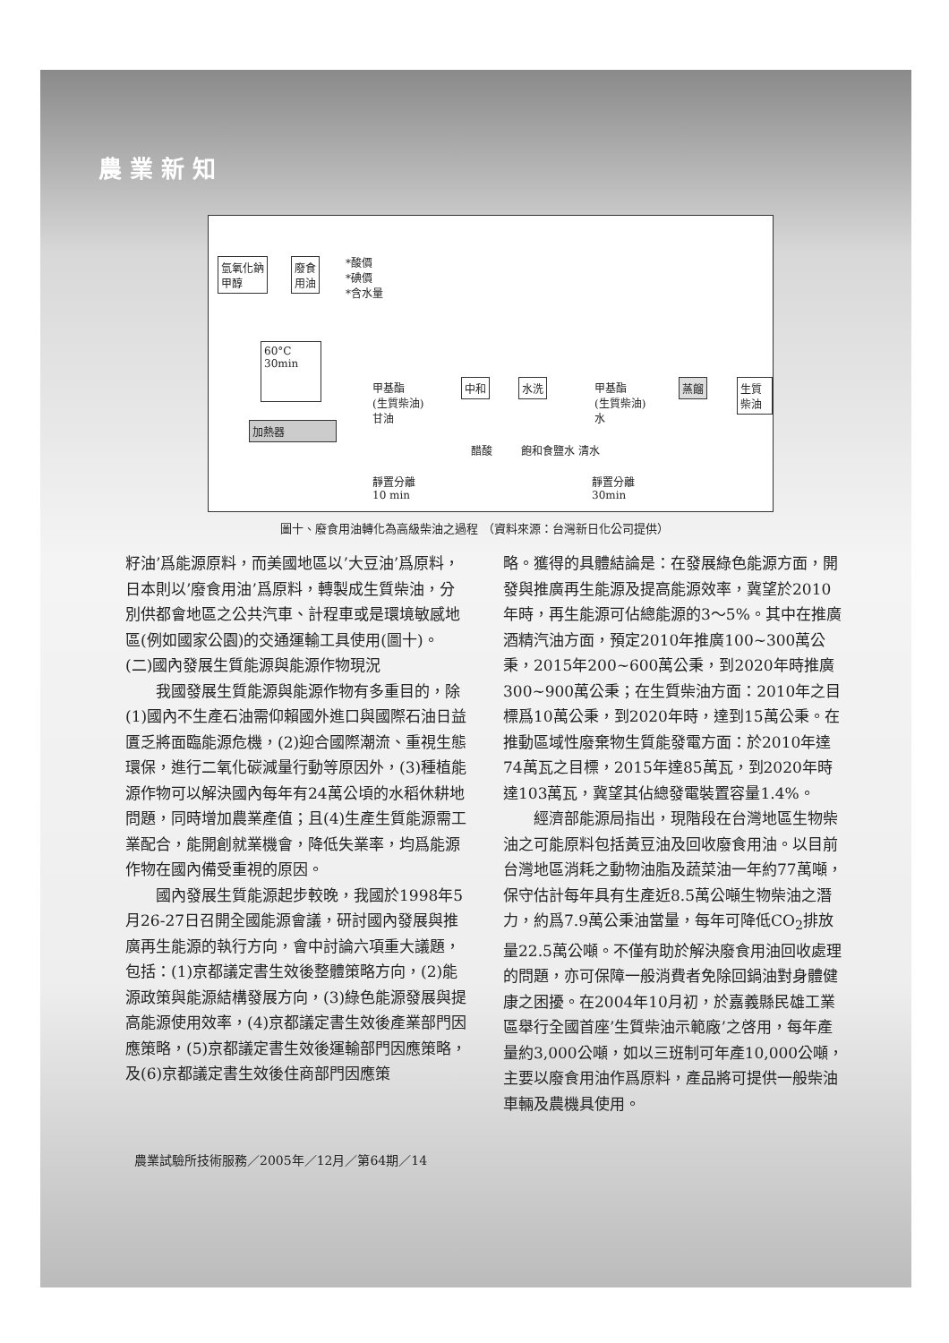農 業 新 知
氫氧化鈉
甲醇
廢食
用油
*酸價
*碘價
*含水量
60°C
30min
加熱器
甲基酯
(生質柴油)
甘油
靜置分離
10 min
中和
醋酸
水洗
飽和食鹽水 清水
甲基酯
(生質柴油)
水
靜置分離
30min
蒸餾 生質柴油
圖十、廢食用油轉化為高級柴油之過程 （資料來源：台灣新日化公司提供）
籽油’爲能源原料，而美國地區以’大豆油’爲原料，日本則以’廢食用油’爲原料，轉製成生質柴油，分別供都會地區之公共汽車、計程車或是環境敏感地區(例如國家公園)的交通運輸工具使用(圖十)。
(二)國內發展生質能源與能源作物現況
我國發展生質能源與能源作物有多重目的，除(1)國內不生產石油需仰賴國外進口與國際石油日益匱乏將面臨能源危機，(2)迎合國際潮流、重視生態環保，進行二氧化碳減量行動等原因外，(3)種植能源作物可以解決國內每年有24萬公頃的水稻休耕地問題，同時增加農業產值；且(4)生產生質能源需工業配合，能開創就業機會，降低失業率，均爲能源作物在國內備受重視的原因。
國內發展生質能源起步較晚，我國於1998年5月26-27日召開全國能源會議，研討國內發展與推廣再生能源的執行方向，會中討論六項重大議題，包括：(1)京都議定書生效後整體策略方向，(2)能源政策與能源結構發展方向，(3)綠色能源發展與提高能源使用效率，(4)京都議定書生效後產業部門因應策略，(5)京都議定書生效後運輸部門因應策略，及(6)京都議定書生效後住商部門因應策
略。獲得的具體結論是：在發展綠色能源方面，開發與推廣再生能源及提高能源效率，冀望於2010年時，再生能源可佔總能源的3～5%。其中在推廣酒精汽油方面，預定2010年推廣100~300萬公秉，2015年200~600萬公秉，到2020年時推廣300~900萬公秉；在生質柴油方面：2010年之目標爲10萬公秉，到2020年時，達到15萬公秉。在推動區域性廢棄物生質能發電方面：於2010年達74萬瓦之目標，2015年達85萬瓦，到2020年時達103萬瓦，冀望其佔總發電裝置容量1.4%。
經濟部能源局指出，現階段在台灣地區生物柴油之可能原料包括黃豆油及回收廢食用油。以目前台灣地區消耗之動物油脂及蔬菜油一年約77萬噸，保守估計每年具有生產近8.5萬公噸生物柴油之潛力，約爲7.9萬公秉油當量，每年可降低CO<sub>2</sub>排放量22.5萬公噸。不僅有助於解決廢食用油回收處理的問題，亦可保障一般消費者免除回鍋油對身體健康之困擾。在2004年10月初，於嘉義縣民雄工業區舉行全國首座’生質柴油示範廠’之啓用，每年產量約3,000公噸，如以三班制可年產10,000公噸，主要以廢食用油作爲原料，產品將可提供一般柴油車輛及農機具使用。
農業試驗所技術服務／2005年／12月／第64期／14